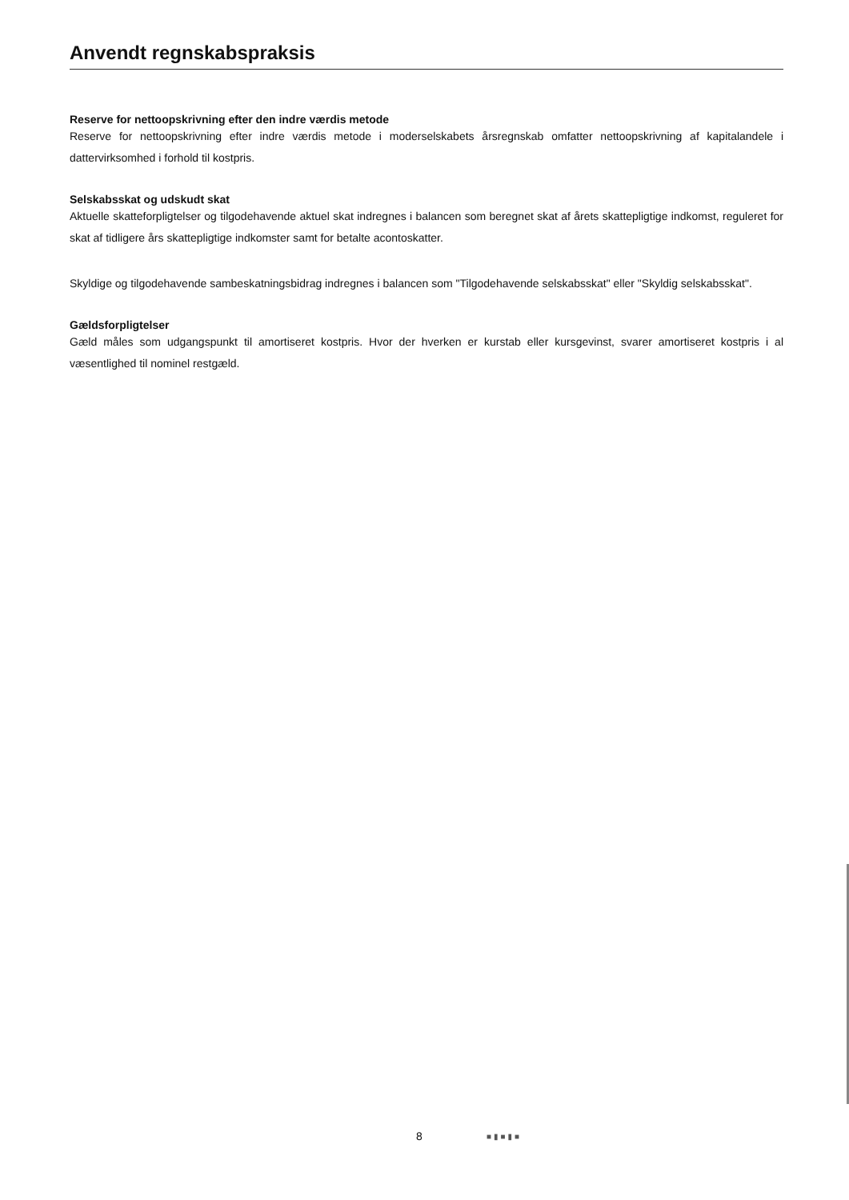Anvendt regnskabspraksis
Reserve for nettoopskrivning efter den indre værdis metode
Reserve for nettoopskrivning efter indre værdis metode i moderselskabets årsregnskab omfatter nettoopskrivning af kapitalandele i dattervirksomhed i forhold til kostpris.
Selskabsskat og udskudt skat
Aktuelle skatteforpligtelser og tilgodehavende aktuel skat indregnes i balancen som beregnet skat af årets skattepligtige indkomst, reguleret for skat af tidligere års skattepligtige indkomster samt for betalte acontoskatter.
Skyldige og tilgodehavende sambeskatningsbidrag indregnes i balancen som "Tilgodehavende selskabsskat" eller "Skyldig selskabsskat".
Gældsforpligtelser
Gæld måles som udgangspunkt til amortiseret kostpris. Hvor der hverken er kurstab eller kursgevinst, svarer amortiseret kostpris i al væsentlighed til nominel restgæld.
8 ■▮■▮■